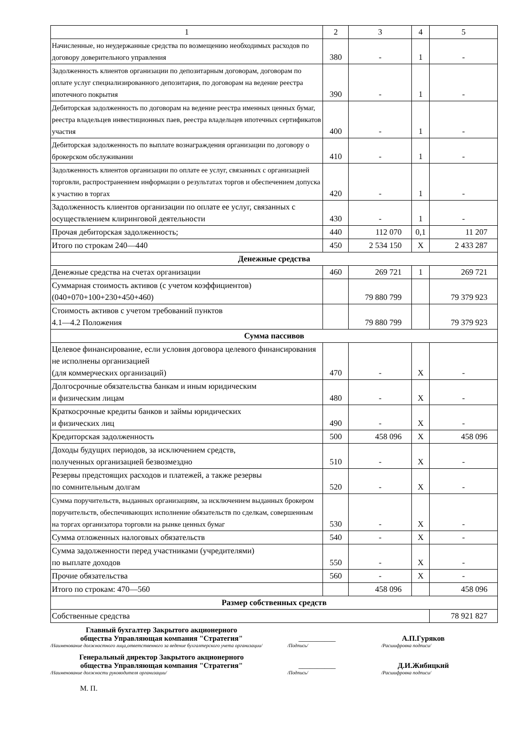| 1 | 2 | 3 | 4 | 5 |
| Начисленные, но неудержанные средства по возмещению необходимых расходов по договору доверительного управления | 380 | - | 1 | - |
| Задолженность клиентов организации по депозитарным договорам, договорам по оплате услуг специализированного депозитария, по договорам на ведение реестра ипотечного покрытия | 390 | - | 1 | - |
| Дебиторская задолженность по договорам на ведение реестра именных ценных бумаг, реестра владельцев инвестиционных паев, реестра владельцев ипотечных сертификатов участия | 400 | - | 1 | - |
| Дебиторская задолженность по выплате вознаграждения организации по договору о брокерском обслуживании | 410 | - | 1 | - |
| Задолженность клиентов организации по оплате ее услуг, связанных с организацией торговли, распространением информации о результатах торгов и обеспечением допуска к участию в торгах | 420 | - | 1 | - |
| Задолженность клиентов организации по оплате ее услуг, связанных с осуществлением клиринговой деятельности | 430 | - | 1 | - |
| Прочая дебиторская задолженность; | 440 | 112 070 | 0,1 | 11 207 |
| Итого по строкам 240—440 | 450 | 2 534 150 | X | 2 433 287 |
| Денежные средства | | | | |
| Денежные средства на счетах организации | 460 | 269 721 | 1 | 269 721 |
| Суммарная стоимость активов (с учетом коэффициентов) (040+070+100+230+450+460) | | 79 880 799 | | 79 379 923 |
| Стоимость активов с учетом требований пунктов 4.1—4.2 Положения | | 79 880 799 | | 79 379 923 |
| Сумма пассивов | | | | |
| Целевое финансирование, если условия договора целевого финансирования не исполнены организацией (для коммерческих организаций) | 470 | - | X | - |
| Долгосрочные обязательства банкам и иным юридическим и физическим лицам | 480 | - | X | - |
| Краткосрочные кредиты банков и займы юридических и физических лиц | 490 | - | X | - |
| Кредиторская задолженность | 500 | 458 096 | X | 458 096 |
| Доходы будущих периодов, за исключением средств, полученных организацией безвозмездно | 510 | - | X | - |
| Резервы предстоящих расходов и платежей, а также резервы по сомнительным долгам | 520 | - | X | - |
| Сумма поручительств, выданных организациям, за исключением выданных брокером поручительств, обеспечивающих исполнение обязательств по сделкам, совершенным на торгах организатора торговли на рынке ценных бумаг | 530 | - | X | - |
| Сумма отложенных налоговых обязательств | 540 | - | X | - |
| Сумма задолженности перед участниками (учредителями) по выплате доходов | 550 | - | X | - |
| Прочие обязательства | 560 | - | X | - |
| Итого по строкам: 470—560 | | 458 096 | | 458 096 |
| Размер собственных средств | | | | |
| Собственные средства | | | | 78 921 827 |
Главный бухгалтер Закрытого акционерного
общества Управляющая компания "Стратегия"
__________
А.П.Гуряков
/Наименование должностного лица,ответственного за ведение бухгалтерского учета организации/
/Подпись/
/Расшифровка подписи/
Генеральный директор Закрытого акционерного
общества Управляющая компания "Стратегия"
__________
Д.И.Жибицкий
/Наименование должности руководителя организации/
/Подпись/
/Расшифровка подписи/
М. П.